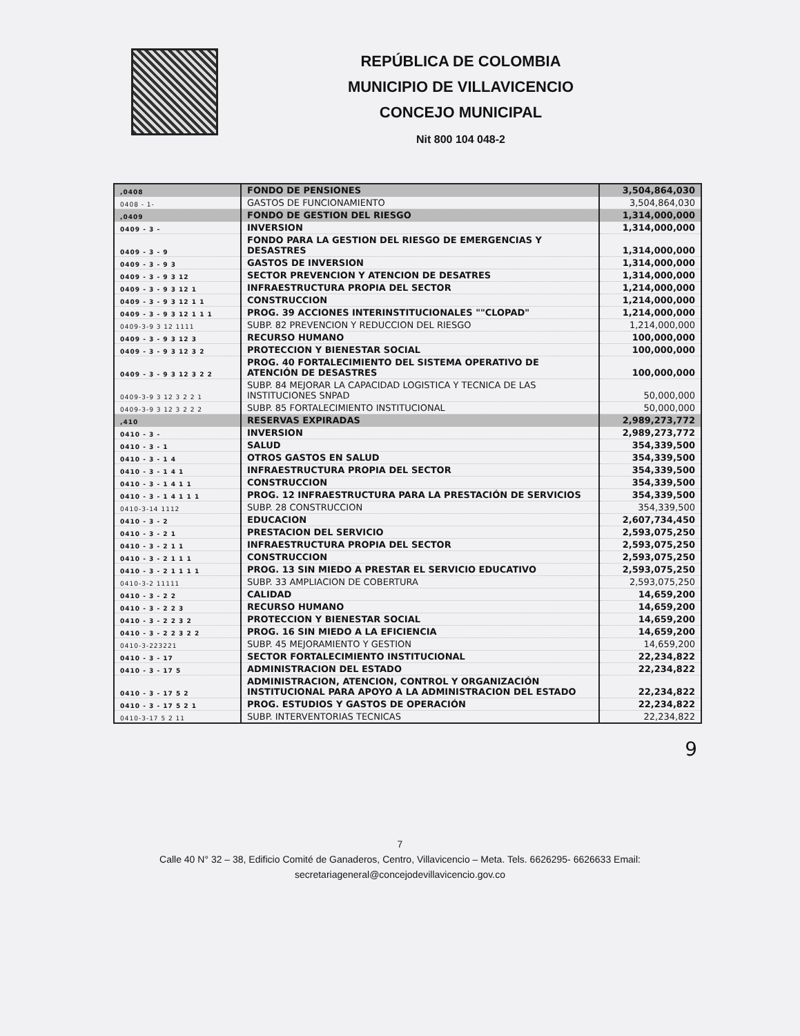REPÚBLICA DE COLOMBIA
MUNICIPIO DE VILLAVICENCIO
CONCEJO MUNICIPAL
Nit 800 104 048-2
| ,0408 | FONDO DE PENSIONES | 3,504,864,030 |
| 0408 - 1- | GASTOS DE FUNCIONAMIENTO | 3,504,864,030 |
| ,0409 | FONDO DE GESTION DEL RIESGO | 1,314,000,000 |
| 0409 - 3 - | INVERSION | 1,314,000,000 |
| 0409 - 3 - 9 | FONDO PARA LA GESTION DEL RIESGO DE EMERGENCIAS Y DESASTRES | 1,314,000,000 |
| 0409 - 3 - 9 3 | GASTOS DE INVERSION | 1,314,000,000 |
| 0409 - 3 - 9 3 12 | SECTOR PREVENCION Y ATENCION DE DESATRES | 1,314,000,000 |
| 0409 - 3 - 9 3 12 1 | INFRAESTRUCTURA PROPIA DEL SECTOR | 1,214,000,000 |
| 0409 - 3 - 9 3 12 1 1 | CONSTRUCCION | 1,214,000,000 |
| 0409 - 3 - 9 3 12 1 1 1 | PROG. 39 ACCIONES INTERINSTITUCIONALES ""CLOPAD" | 1,214,000,000 |
| 0409-3-9 3 12 1111 | SUBP. 82 PREVENCION Y REDUCCION DEL RIESGO | 1,214,000,000 |
| 0409 - 3 - 9 3 12 3 | RECURSO HUMANO | 100,000,000 |
| 0409 - 3 - 9 3 12 3 2 | PROTECCION Y BIENESTAR SOCIAL | 100,000,000 |
| 0409 - 3 - 9 3 12 3 2 2 | PROG. 40 FORTALECIMIENTO DEL SISTEMA OPERATIVO DE ATENCIÓN DE DESASTRES | 100,000,000 |
| 0409-3-9 3 12 3 2 2 1 | SUBP. 84 MEJORAR LA CAPACIDAD LOGISTICA Y TECNICA DE LAS INSTITUCIONES SNPAD | 50,000,000 |
| 0409-3-9 3 12 3 2 2 2 | SUBP. 85 FORTALECIMIENTO INSTITUCIONAL | 50,000,000 |
| ,410 | RESERVAS EXPIRADAS | 2,989,273,772 |
| 0410 - 3 - | INVERSION | 2,989,273,772 |
| 0410 - 3 - 1 | SALUD | 354,339,500 |
| 0410 - 3 - 1 4 | OTROS GASTOS EN SALUD | 354,339,500 |
| 0410 - 3 - 1 4 1 | INFRAESTRUCTURA PROPIA DEL SECTOR | 354,339,500 |
| 0410 - 3 - 1 4 1 1 | CONSTRUCCION | 354,339,500 |
| 0410 - 3 - 1 4 1 1 1 | PROG. 12 INFRAESTRUCTURA PARA LA PRESTACIÓN DE SERVICIOS | 354,339,500 |
| 0410-3-14 1112 | SUBP. 28 CONSTRUCCION | 354,339,500 |
| 0410 - 3 - 2 | EDUCACION | 2,607,734,450 |
| 0410 - 3 - 2 1 | PRESTACION DEL SERVICIO | 2,593,075,250 |
| 0410 - 3 - 2 1 1 | INFRAESTRUCTURA PROPIA DEL SECTOR | 2,593,075,250 |
| 0410 - 3 - 2 1 1 1 | CONSTRUCCION | 2,593,075,250 |
| 0410 - 3 - 2 1 1 1 1 | PROG. 13 SIN MIEDO A PRESTAR EL SERVICIO EDUCATIVO | 2,593,075,250 |
| 0410-3-2 11111 | SUBP. 33 AMPLIACION DE COBERTURA | 2,593,075,250 |
| 0410 - 3 - 2 2 | CALIDAD | 14,659,200 |
| 0410 - 3 - 2 2 3 | RECURSO HUMANO | 14,659,200 |
| 0410 - 3 - 2 2 3 2 | PROTECCION Y BIENESTAR SOCIAL | 14,659,200 |
| 0410 - 3 - 2 2 3 2 2 | PROG. 16 SIN MIEDO A LA EFICIENCIA | 14,659,200 |
| 0410-3-223221 | SUBP. 45 MEJORAMIENTO Y GESTION | 14,659,200 |
| 0410 - 3 - 17 | SECTOR FORTALECIMIENTO INSTITUCIONAL | 22,234,822 |
| 0410 - 3 - 17 5 | ADMINISTRACION DEL ESTADO | 22,234,822 |
| 0410 - 3 - 17 5 2 | ADMINISTRACION, ATENCION, CONTROL Y ORGANIZACIÓN INSTITUCIONAL PARA APOYO A LA ADMINISTRACION DEL ESTADO | 22,234,822 |
| 0410 - 3 - 17 5 2 1 | PROG. ESTUDIOS Y GASTOS DE OPERACIÓN | 22,234,822 |
| 0410-3-17 5 2 11 | SUBP. INTERVENTORIAS TECNICAS | 22,234,822 |
9
7
Calle 40 N° 32 – 38, Edificio Comité de Ganaderos, Centro, Villavicencio – Meta. Tels. 6626295- 6626633 Email:
secretariageneral@concejodevillavicencio.gov.co